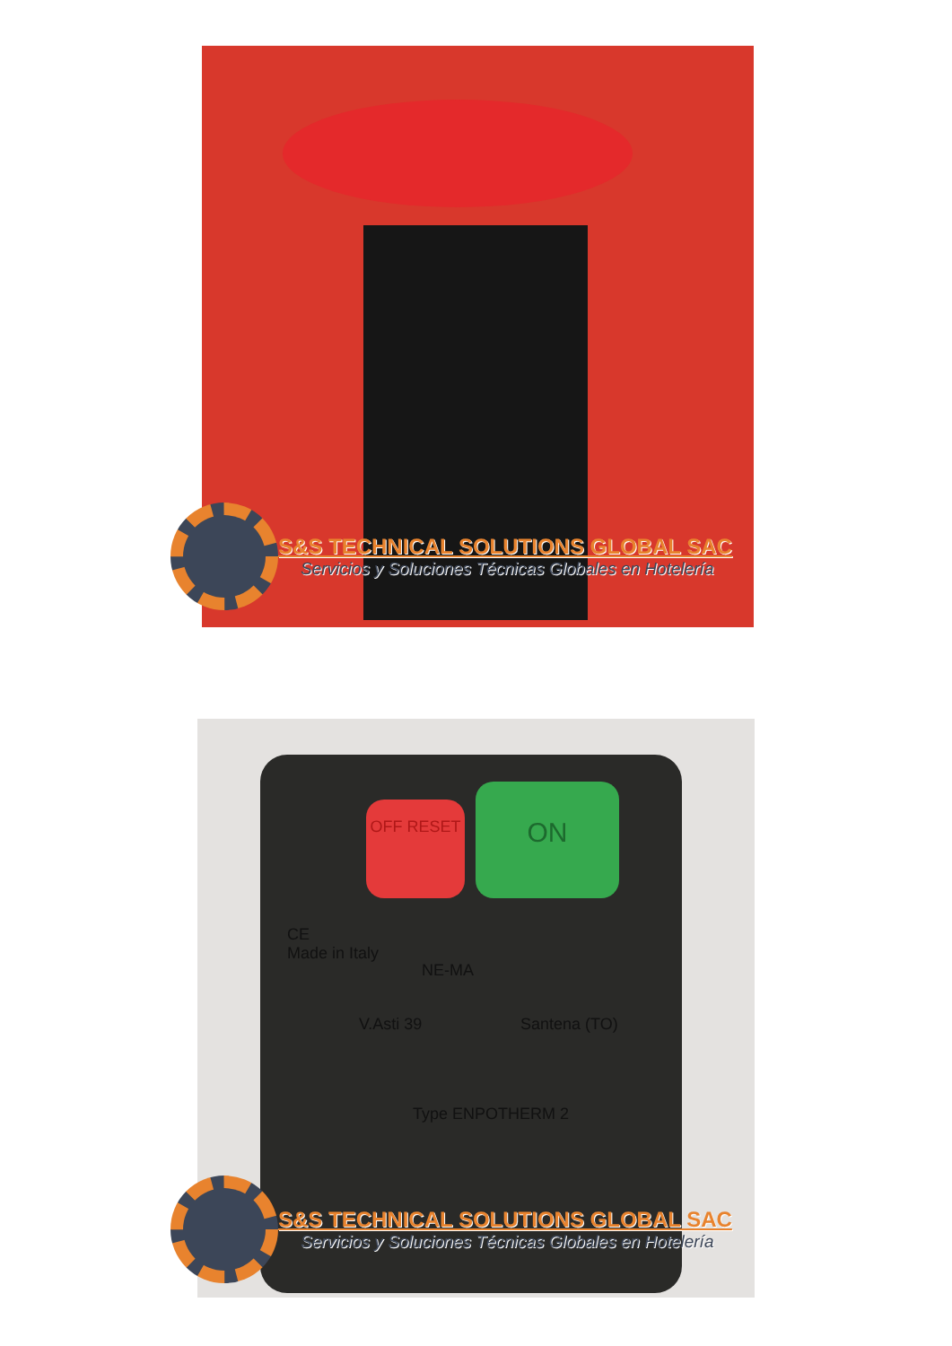S&S TECHNICAL SOLUTIONS GLOBAL SAC
Servicios y Soluciones Técnicas Globales en Hotelería
OFF RESET ON
CE
Made in Italy
NE-MA
V.Asti 39 Santena (TO)
Type ENPOTHERM 2
S&S TECHNICAL SOLUTIONS GLOBAL SAC
Servicios y Soluciones Técnicas Globales en Hotelería